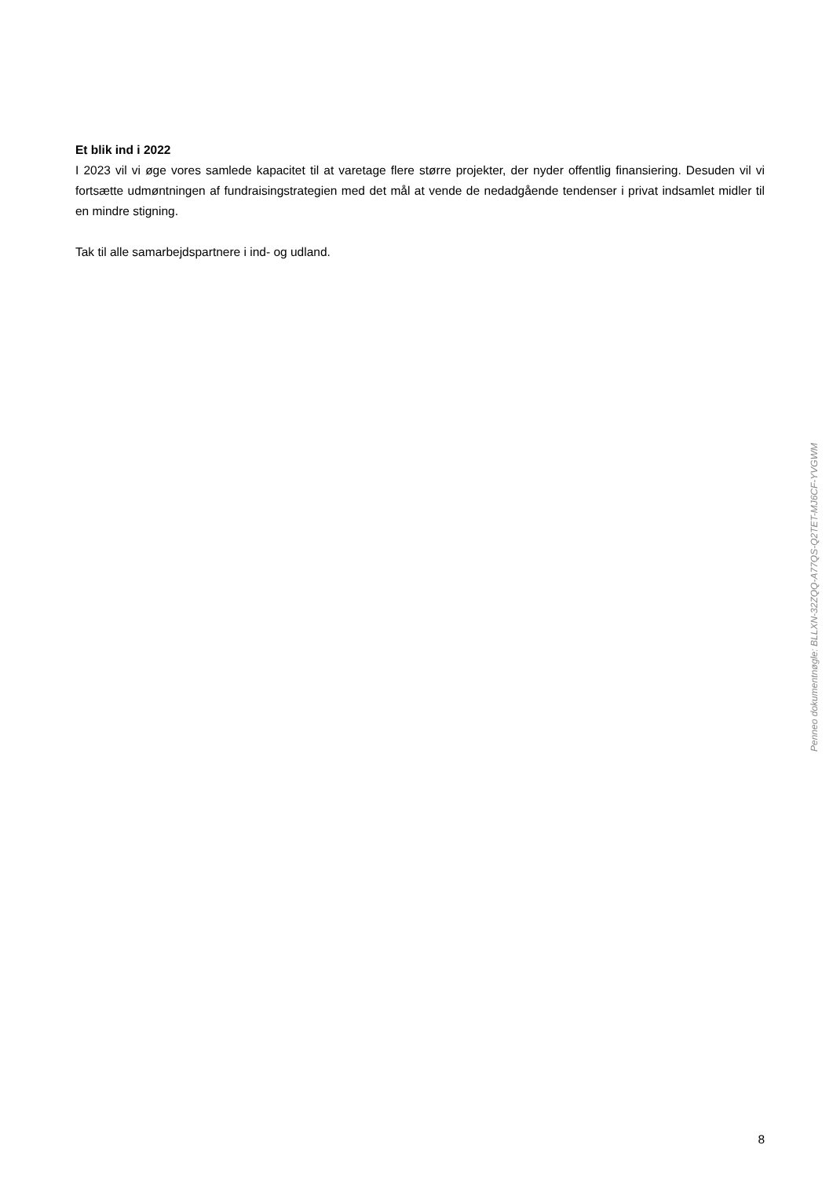Et blik ind i 2022
I 2023 vil vi øge vores samlede kapacitet til at varetage flere større projekter, der nyder offentlig finansiering. Desuden vil vi fortsætte udmøntningen af fundraisingstrategien med det mål at vende de nedadgående tendenser i privat indsamlet midler til en mindre stigning.
Tak til alle samarbejdspartnere i ind- og udland.
Penneo dokumentnøgle: BLLXN-32ZQQ-A77QS-Q2TET-MJ6CF-YVGWM
8